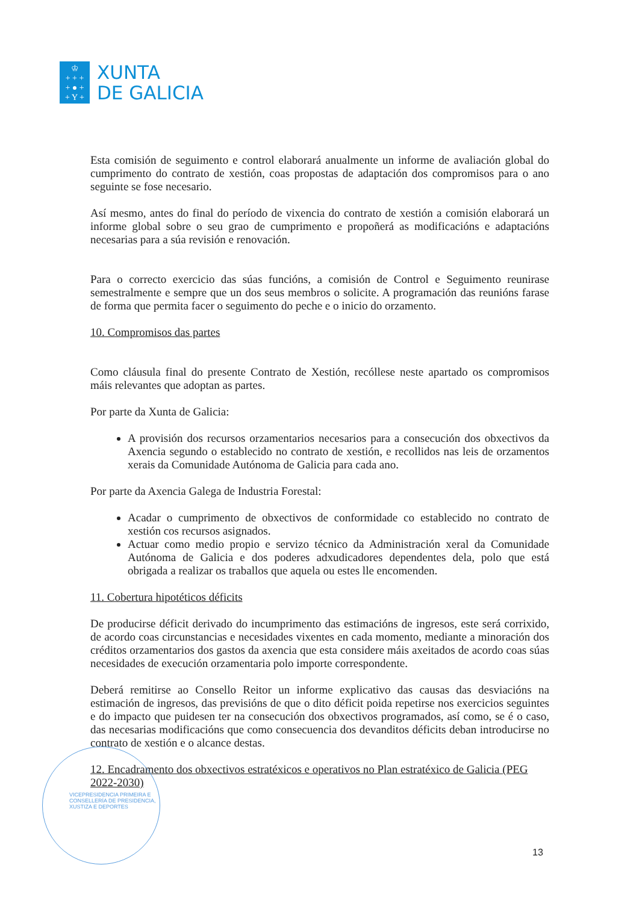♔
+ + +
+ ● +
+ Y +
XUNTA
DE GALICIA
Esta comisión de seguimento e control elaborará anualmente un informe de avaliación global do cumprimento do contrato de xestión, coas propostas de adaptación dos compromisos para o ano seguinte se fose necesario.
Así mesmo, antes do final do período de vixencia do contrato de xestión a comisión elaborará un informe global sobre o seu grao de cumprimento e propoñerá as modificacións e adaptacións necesarias para a súa revisión e renovación.
Para o correcto exercicio das súas funcións, a comisión de Control e Seguimento reunirase semestralmente e sempre que un dos seus membros o solicite. A programación das reunións farase de forma que permita facer o seguimento do peche e o inicio do orzamento.
10. Compromisos das partes
Como cláusula final do presente Contrato de Xestión, recóllese neste apartado os compromisos máis relevantes que adoptan as partes.
Por parte da Xunta de Galicia:
A provisión dos recursos orzamentarios necesarios para a consecución dos obxectivos da Axencia segundo o establecido no contrato de xestión, e recollidos nas leis de orzamentos xerais da Comunidade Autónoma de Galicia para cada ano.
Por parte da Axencia Galega de Industria Forestal:
Acadar o cumprimento de obxectivos de conformidade co establecido no contrato de xestión cos recursos asignados.
Actuar como medio propio e servizo técnico da Administración xeral da Comunidade Autónoma de Galicia e dos poderes adxudicadores dependentes dela, polo que está obrigada a realizar os traballos que aquela ou estes lle encomenden.
11. Cobertura hipotéticos déficits
De producirse déficit derivado do incumprimento das estimacións de ingresos, este será corrixido, de acordo coas circunstancias e necesidades vixentes en cada momento, mediante a minoración dos créditos orzamentarios dos gastos da axencia que esta considere máis axeitados de acordo coas súas necesidades de execución orzamentaria polo importe correspondente.
Deberá remitirse ao Consello Reitor un informe explicativo das causas das desviacións na estimación de ingresos, das previsións de que o dito déficit poida repetirse nos exercicios seguintes e do impacto que puidesen ter na consecución dos obxectivos programados, así como, se é o caso, das necesarias modificacións que como consecuencia dos devanditos déficits deban introducirse no contrato de xestión e o alcance destas.
12. Encadramento dos obxectivos estratéxicos e operativos no Plan estratéxico de Galicia (PEG 2022-2030)
VICEPRESIDENCIA PRIMEIRA E
CONSELLERÍA DE PRESIDENCIA,
XUSTIZA E DEPORTES
13